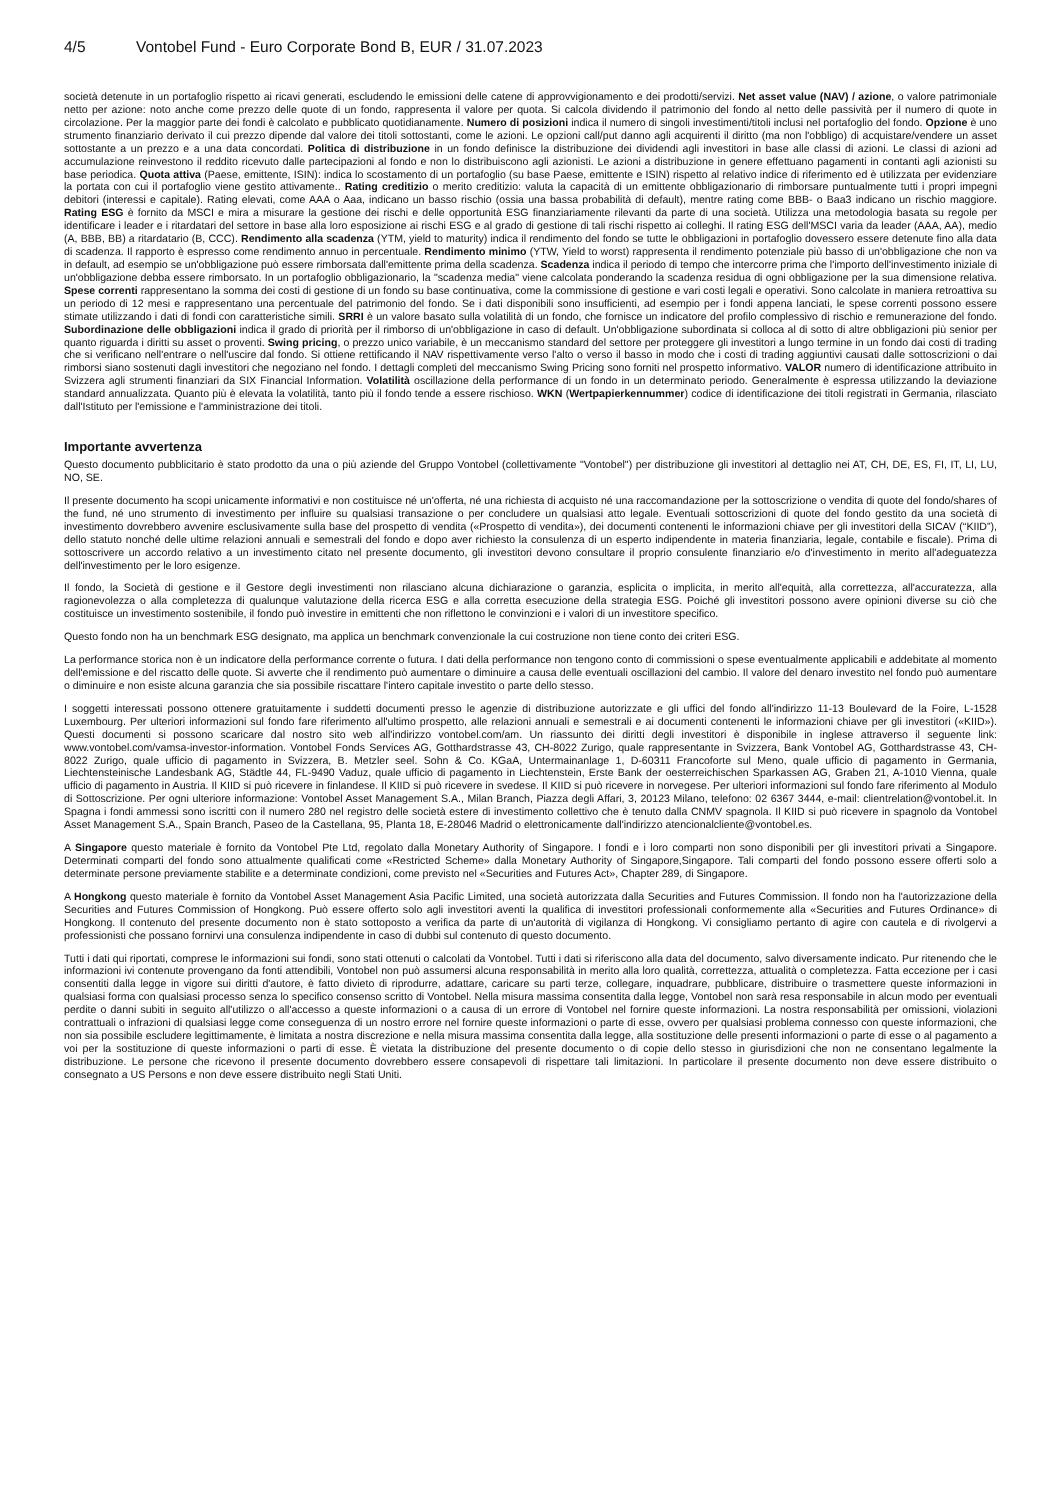4/5 Vontobel Fund - Euro Corporate Bond B, EUR / 31.07.2023
società detenute in un portafoglio rispetto ai ricavi generati, escludendo le emissioni delle catene di approvvigionamento e dei prodotti/servizi. Net asset value (NAV) / azione, o valore patrimoniale netto per azione: noto anche come prezzo delle quote di un fondo, rappresenta il valore per quota. Si calcola dividendo il patrimonio del fondo al netto delle passività per il numero di quote in circolazione. Per la maggior parte dei fondi è calcolato e pubblicato quotidianamente. Numero di posizioni indica il numero di singoli investimenti/titoli inclusi nel portafoglio del fondo. Opzione è uno strumento finanziario derivato il cui prezzo dipende dal valore dei titoli sottostanti, come le azioni. Le opzioni call/put danno agli acquirenti il diritto (ma non l'obbligo) di acquistare/vendere un asset sottostante a un prezzo e a una data concordati. Politica di distribuzione in un fondo definisce la distribuzione dei dividendi agli investitori in base alle classi di azioni. Le classi di azioni ad accumulazione reinvestono il reddito ricevuto dalle partecipazioni al fondo e non lo distribuiscono agli azionisti. Le azioni a distribuzione in genere effettuano pagamenti in contanti agli azionisti su base periodica. Quota attiva (Paese, emittente, ISIN): indica lo scostamento di un portafoglio (su base Paese, emittente e ISIN) rispetto al relativo indice di riferimento ed è utilizzata per evidenziare la portata con cui il portafoglio viene gestito attivamente.. Rating creditizio o merito creditizio: valuta la capacità di un emittente obbligazionario di rimborsare puntualmente tutti i propri impegni debitori (interessi e capitale). Rating elevati, come AAA o Aaa, indicano un basso rischio (ossia una bassa probabilità di default), mentre rating come BBB- o Baa3 indicano un rischio maggiore. Rating ESG è fornito da MSCI e mira a misurare la gestione dei rischi e delle opportunità ESG finanziariamente rilevanti da parte di una società. Utilizza una metodologia basata su regole per identificare i leader e i ritardatari del settore in base alla loro esposizione ai rischi ESG e al grado di gestione di tali rischi rispetto ai colleghi. Il rating ESG dell'MSCI varia da leader (AAA, AA), medio (A, BBB, BB) a ritardatario (B, CCC). Rendimento alla scadenza (YTM, yield to maturity) indica il rendimento del fondo se tutte le obbligazioni in portafoglio dovessero essere detenute fino alla data di scadenza. Il rapporto è espresso come rendimento annuo in percentuale. Rendimento minimo (YTW, Yield to worst) rappresenta il rendimento potenziale più basso di un'obbligazione che non va in default, ad esempio se un'obbligazione può essere rimborsata dall'emittente prima della scadenza. Scadenza indica il periodo di tempo che intercorre prima che l'importo dell'investimento iniziale di un'obbligazione debba essere rimborsato. In un portafoglio obbligazionario, la "scadenza media" viene calcolata ponderando la scadenza residua di ogni obbligazione per la sua dimensione relativa. Spese correnti rappresentano la somma dei costi di gestione di un fondo su base continuativa, come la commissione di gestione e vari costi legali e operativi. Sono calcolate in maniera retroattiva su un periodo di 12 mesi e rappresentano una percentuale del patrimonio del fondo. Se i dati disponibili sono insufficienti, ad esempio per i fondi appena lanciati, le spese correnti possono essere stimate utilizzando i dati di fondi con caratteristiche simili. SRRI è un valore basato sulla volatilità di un fondo, che fornisce un indicatore del profilo complessivo di rischio e remunerazione del fondo. Subordinazione delle obbligazioni indica il grado di priorità per il rimborso di un'obbligazione in caso di default. Un'obbligazione subordinata si colloca al di sotto di altre obbligazioni più senior per quanto riguarda i diritti su asset o proventi. Swing pricing, o prezzo unico variabile, è un meccanismo standard del settore per proteggere gli investitori a lungo termine in un fondo dai costi di trading che si verificano nell'entrare o nell'uscire dal fondo. Si ottiene rettificando il NAV rispettivamente verso l'alto o verso il basso in modo che i costi di trading aggiuntivi causati dalle sottoscrizioni o dai rimborsi siano sostenuti dagli investitori che negoziano nel fondo. I dettagli completi del meccanismo Swing Pricing sono forniti nel prospetto informativo. VALOR numero di identificazione attribuito in Svizzera agli strumenti finanziari da SIX Financial Information. Volatilità oscillazione della performance di un fondo in un determinato periodo. Generalmente è espressa utilizzando la deviazione standard annualizzata. Quanto più è elevata la volatilità, tanto più il fondo tende a essere rischioso. WKN (Wertpapierkennummer) codice di identificazione dei titoli registrati in Germania, rilasciato dall'Istituto per l'emissione e l'amministrazione dei titoli.
Importante avvertenza
Questo documento pubblicitario è stato prodotto da una o più aziende del Gruppo Vontobel (collettivamente "Vontobel") per distribuzione gli investitori al dettaglio nei AT, CH, DE, ES, FI, IT, LI, LU, NO, SE.
Il presente documento ha scopi unicamente informativi e non costituisce né un'offerta, né una richiesta di acquisto né una raccomandazione per la sottoscrizione o vendita di quote del fondo/shares of the fund, né uno strumento di investimento per influire su qualsiasi transazione o per concludere un qualsiasi atto legale. Eventuali sottoscrizioni di quote del fondo gestito da una società di investimento dovrebbero avvenire esclusivamente sulla base del prospetto di vendita («Prospetto di vendita»), dei documenti contenenti le informazioni chiave per gli investitori della SICAV (“KIID”), dello statuto nonché delle ultime relazioni annuali e semestrali del fondo e dopo aver richiesto la consulenza di un esperto indipendente in materia finanziaria, legale, contabile e fiscale). Prima di sottoscrivere un accordo relativo a un investimento citato nel presente documento, gli investitori devono consultare il proprio consulente finanziario e/o d'investimento in merito all'adeguatezza dell'investimento per le loro esigenze.
Il fondo, la Società di gestione e il Gestore degli investimenti non rilasciano alcuna dichiarazione o garanzia, esplicita o implicita, in merito all'equità, alla correttezza, all'accuratezza, alla ragionevolezza o alla completezza di qualunque valutazione della ricerca ESG e alla corretta esecuzione della strategia ESG. Poiché gli investitori possono avere opinioni diverse su ciò che costituisce un investimento sostenibile, il fondo può investire in emittenti che non riflettono le convinzioni e i valori di un investitore specifico.
Questo fondo non ha un benchmark ESG designato, ma applica un benchmark convenzionale la cui costruzione non tiene conto dei criteri ESG.
La performance storica non è un indicatore della performance corrente o futura. I dati della performance non tengono conto di commissioni o spese eventualmente applicabili e addebitate al momento dell'emissione e del riscatto delle quote. Si avverte che il rendimento può aumentare o diminuire a causa delle eventuali oscillazioni del cambio. Il valore del denaro investito nel fondo può aumentare o diminuire e non esiste alcuna garanzia che sia possibile riscattare l'intero capitale investito o parte dello stesso.
I soggetti interessati possono ottenere gratuitamente i suddetti documenti presso le agenzie di distribuzione autorizzate e gli uffici del fondo all'indirizzo 11-13 Boulevard de la Foire, L-1528 Luxembourg. Per ulteriori informazioni sul fondo fare riferimento all'ultimo prospetto, alle relazioni annuali e semestrali e ai documenti contenenti le informazioni chiave per gli investitori («KIID»). Questi documenti si possono scaricare dal nostro sito web all'indirizzo vontobel.com/am. Un riassunto dei diritti degli investitori è disponibile in inglese attraverso il seguente link: www.vontobel.com/vamsa-investor-information. Vontobel Fonds Services AG, Gotthardstrasse 43, CH-8022 Zurigo, quale rappresentante in Svizzera, Bank Vontobel AG, Gotthardstrasse 43, CH-8022 Zurigo, quale ufficio di pagamento in Svizzera, B. Metzler seel. Sohn & Co. KGaA, Untermainanlage 1, D-60311 Francoforte sul Meno, quale ufficio di pagamento in Germania, Liechtensteinische Landesbank AG, Städtle 44, FL-9490 Vaduz, quale ufficio di pagamento in Liechtenstein, Erste Bank der oesterreichischen Sparkassen AG, Graben 21, A-1010 Vienna, quale ufficio di pagamento in Austria. Il KIID si può ricevere in finlandese. Il KIID si può ricevere in svedese. Il KIID si può ricevere in norvegese. Per ulteriori informazioni sul fondo fare riferimento al Modulo di Sottoscrizione. Per ogni ulteriore informazione: Vontobel Asset Management S.A., Milan Branch, Piazza degli Affari, 3, 20123 Milano, telefono: 02 6367 3444, e-mail: clientrelation@vontobel.it. In Spagna i fondi ammessi sono iscritti con il numero 280 nel registro delle società estere di investimento collettivo che è tenuto dalla CNMV spagnola. Il KIID si può ricevere in spagnolo da Vontobel Asset Management S.A., Spain Branch, Paseo de la Castellana, 95, Planta 18, E-28046 Madrid o elettronicamente dall'indirizzo atencionalcliente@vontobel.es.
A Singapore questo materiale è fornito da Vontobel Pte Ltd, regolato dalla Monetary Authority of Singapore. I fondi e i loro comparti non sono disponibili per gli investitori privati a Singapore. Determinati comparti del fondo sono attualmente qualificati come «Restricted Scheme» dalla Monetary Authority of Singapore,Singapore. Tali comparti del fondo possono essere offerti solo a determinate persone previamente stabilite e a determinate condizioni, come previsto nel «Securities and Futures Act», Chapter 289, di Singapore.
A Hongkong questo materiale è fornito da Vontobel Asset Management Asia Pacific Limited, una società autorizzata dalla Securities and Futures Commission. Il fondo non ha l'autorizzazione della Securities and Futures Commission of Hongkong. Può essere offerto solo agli investitori aventi la qualifica di investitori professionali conformemente alla «Securities and Futures Ordinance» di Hongkong. Il contenuto del presente documento non è stato sottoposto a verifica da parte di un'autorità di vigilanza di Hongkong. Vi consigliamo pertanto di agire con cautela e di rivolgervi a professionisti che possano fornirvi una consulenza indipendente in caso di dubbi sul contenuto di questo documento.
Tutti i dati qui riportati, comprese le informazioni sui fondi, sono stati ottenuti o calcolati da Vontobel. Tutti i dati si riferiscono alla data del documento, salvo diversamente indicato. Pur ritenendo che le informazioni ivi contenute provengano da fonti attendibili, Vontobel non può assumersi alcuna responsabilità in merito alla loro qualità, correttezza, attualità o completezza. Fatta eccezione per i casi consentiti dalla legge in vigore sui diritti d'autore, è fatto divieto di riprodurre, adattare, caricare su parti terze, collegare, inquadrare, pubblicare, distribuire o trasmettere queste informazioni in qualsiasi forma con qualsiasi processo senza lo specifico consenso scritto di Vontobel. Nella misura massima consentita dalla legge, Vontobel non sarà resa responsabile in alcun modo per eventuali perdite o danni subiti in seguito all'utilizzo o all'accesso a queste informazioni o a causa di un errore di Vontobel nel fornire queste informazioni. La nostra responsabilità per omissioni, violazioni contrattuali o infrazioni di qualsiasi legge come conseguenza di un nostro errore nel fornire queste informazioni o parte di esse, ovvero per qualsiasi problema connesso con queste informazioni, che non sia possibile escludere legittimamente, è limitata a nostra discrezione e nella misura massima consentita dalla legge, alla sostituzione delle presenti informazioni o parte di esse o al pagamento a voi per la sostituzione di queste informazioni o parti di esse. È vietata la distribuzione del presente documento o di copie dello stesso in giurisdizioni che non ne consentano legalmente la distribuzione. Le persone che ricevono il presente documento dovrebbero essere consapevoli di rispettare tali limitazioni. In particolare il presente documento non deve essere distribuito o consegnato a US Persons e non deve essere distribuito negli Stati Uniti.